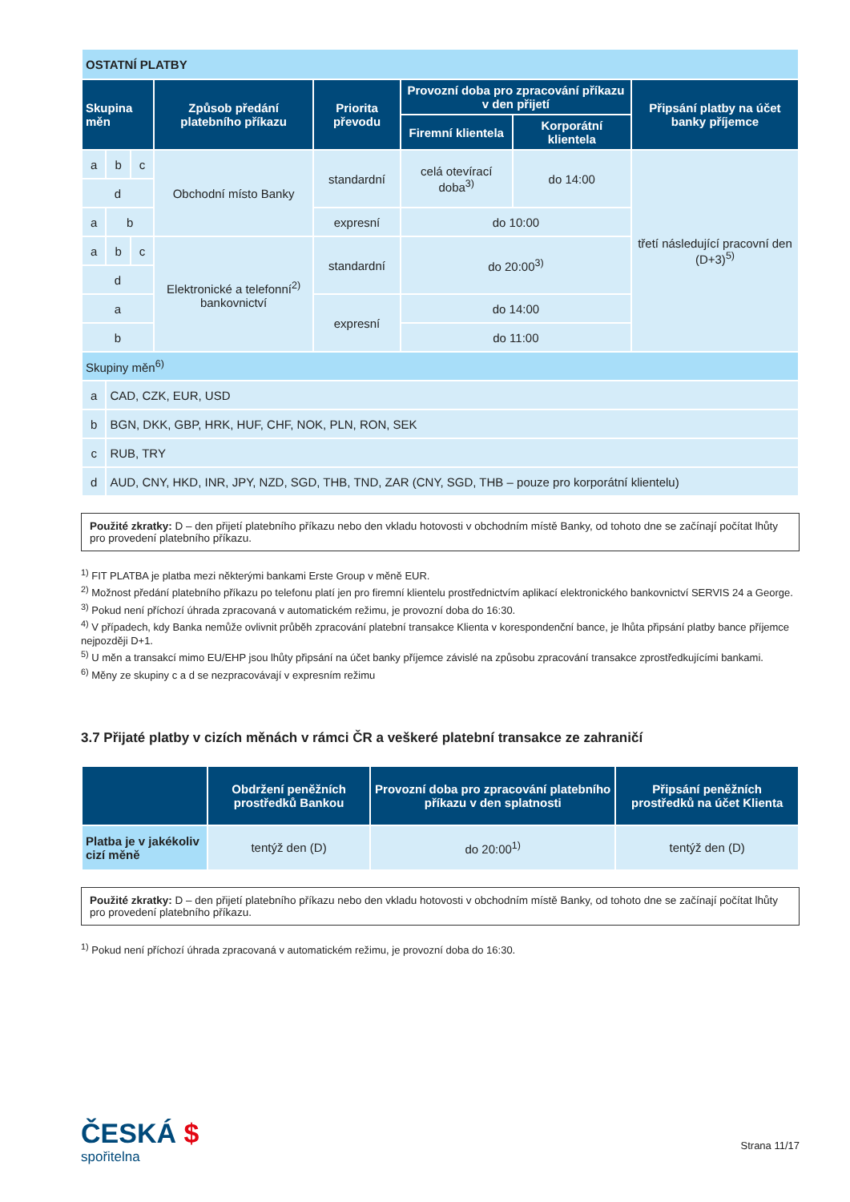| OSTATNÍ PLATBY | | | | | | | |
| Skupina měn | | | Způsob předání platebního příkazu | Priorita převodu | Provozní doba pro zpracování příkazu v den přijetí | | Připsání platby na účet banky příjemce |
| | | | | | Firemní klientela | Korporátní klientela | |
| a | b | c | Obchodní místo Banky | standardní | celá otevírací doba<sup>3)</sup> | do 14:00 | třetí následující pracovní den (D+3)<sup>5)</sup> |
| d | | | | | | | |
| a | b | | | expresní | do 10:00 | | |
| a | b | c | Elektronické a telefonní<sup>2)</sup> bankovnictví | standardní | do 20:00<sup>3)</sup> | | |
| d | | | | | | | |
| a | | | | expresní | do 14:00 | | |
| b | | | | | do 11:00 | | |
| Skupiny měn<sup>6)</sup> | | | | | | | |
| a | CAD, CZK, EUR, USD | | | | | | |
| b | BGN, DKK, GBP, HRK, HUF, CHF, NOK, PLN, RON, SEK | | | | | | |
| c | RUB, TRY | | | | | | |
| d | AUD, CNY, HKD, INR, JPY, NZD, SGD, THB, TND, ZAR (CNY, SGD, THB – pouze pro korporátní klientelu) | | | | | | |
Použité zkratky: D – den přijetí platebního příkazu nebo den vkladu hotovosti v obchodním místě Banky, od tohoto dne se začínají počítat lhůty pro provedení platebního příkazu.
<sup>1)</sup> FIT PLATBA je platba mezi některými bankami Erste Group v měně EUR.
<sup>2)</sup> Možnost předání platebního příkazu po telefonu platí jen pro firemní klientelu prostřednictvím aplikací elektronického bankovnictví SERVIS 24 a George.
<sup>3)</sup> Pokud není příchozí úhrada zpracovaná v automatickém režimu, je provozní doba do 16:30.
<sup>4)</sup> V případech, kdy Banka nemůže ovlivnit průběh zpracování platební transakce Klienta v korespondenční bance, je lhůta připsání platby bance příjemce nejpozději D+1.
<sup>5)</sup> U měn a transakcí mimo EU/EHP jsou lhůty připsání na účet banky příjemce závislé na způsobu zpracování transakce zprostředkujícími bankami.
<sup>6)</sup> Měny ze skupiny c a d se nezpracovávají v expresním režimu
3.7 Přijaté platby v cizích měnách v rámci ČR a veškeré platební transakce ze zahraničí
| | Obdržení peněžních prostředků Bankou | Provozní doba pro zpracování platebního příkazu v den splatnosti | Připsání peněžních prostředků na účet Klienta |
| --- | --- | --- | --- |
| Platba je v jakékoliv cizí měně | tentýž den (D) | do 20:00<sup>1)</sup> | tentýž den (D) |
Použité zkratky: D – den přijetí platebního příkazu nebo den vkladu hotovosti v obchodním místě Banky, od tohoto dne se začínají počítat lhůty pro provedení platebního příkazu.
<sup>1)</sup> Pokud není příchozí úhrada zpracovaná v automatickém režimu, je provozní doba do 16:30.
ČESKÁ $
spořitelna
Strana 11/17